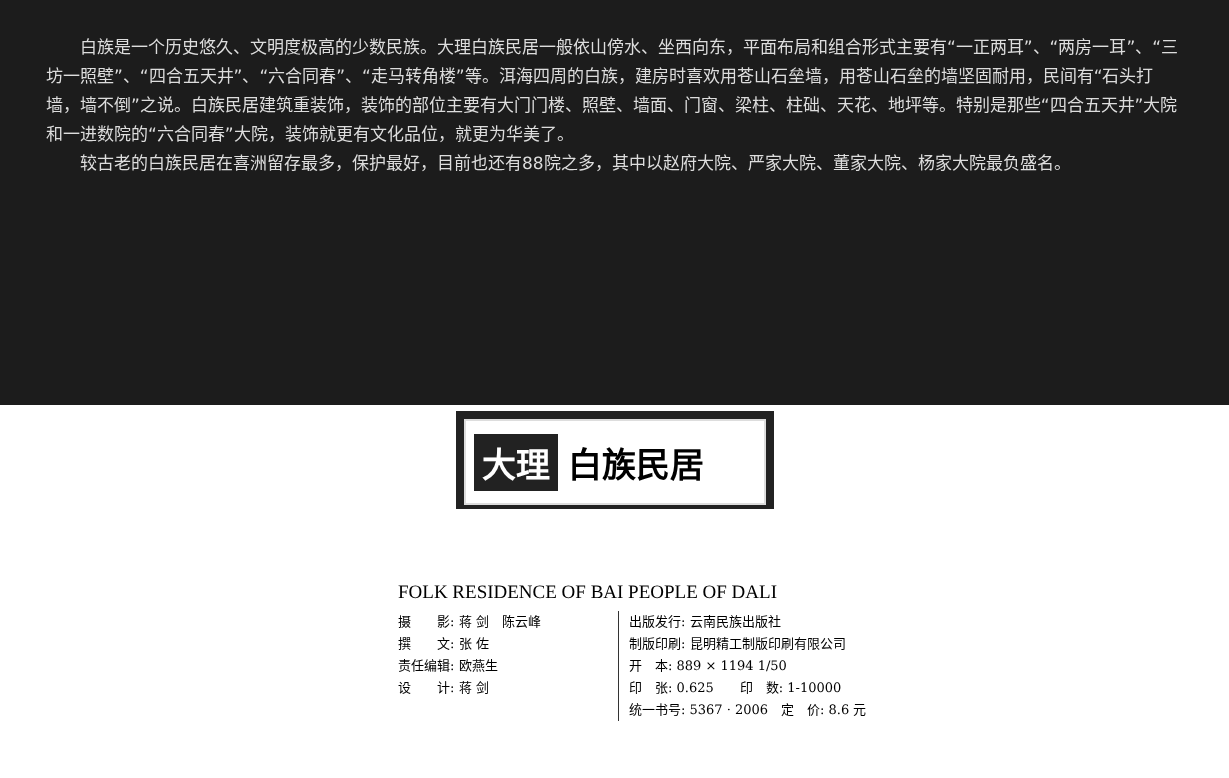白族是一个历史悠久、文明度极高的少数民族。大理白族民居一般依山傍水、坐西向东，平面布局和组合形式主要有“一正两耳”、“两房一耳”、“三坊一照壁”、“四合五天井”、“六合同春”、“走马转角楼”等。洱海四周的白族，建房时喜欢用苍山石垒墙，用苍山石垒的墙坚固耐用，民间有“石头打墙，墙不倒”之说。白族民居建筑重装饰，装饰的部位主要有大门门楼、照壁、墙面、门窗、梁柱、柱础、天花、地坪等。特别是那些“四合五天井”大院和一进数院的“六合同春”大院，装饰就更有文化品位，就更为华美了。
较古老的白族民居在喜洲留存最多，保护最好，目前也还有88院之多，其中以赵府大院、严家大院、董家大院、杨家大院最负盛名。
大理 白族民居
FOLK RESIDENCE OF BAI PEOPLE OF DALI
摄　　影: 蒋 剑　陈云峰
撰　　文: 张 佐
责任编辑: 欧燕生
设　　计: 蒋 剑
出版发行: 云南民族出版社
制版印刷: 昆明精工制版印刷有限公司
开　本: 889 × 1194 1/50
印　张: 0.625　　印　数: 1-10000
统一书号: 5367 · 2006　定　价: 8.6 元